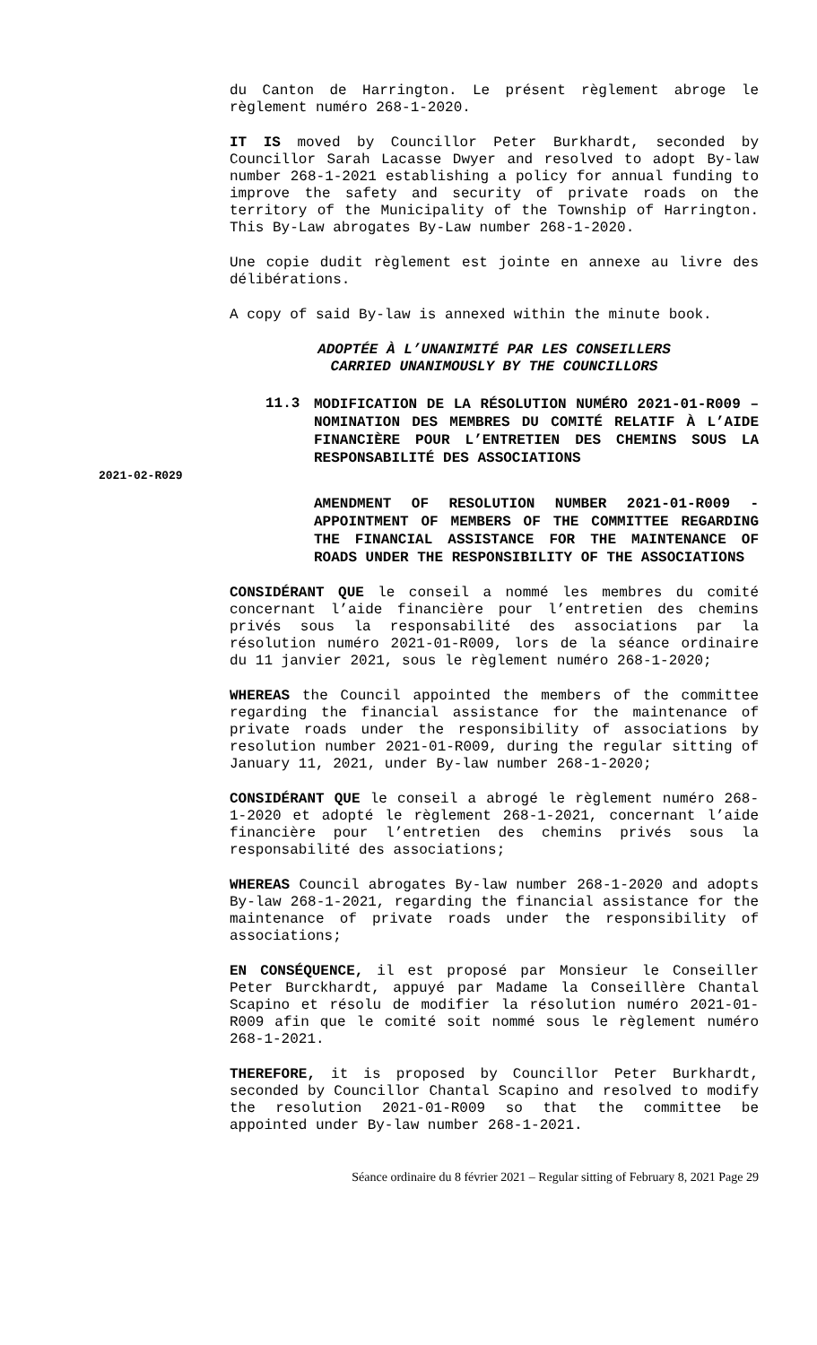du Canton de Harrington. Le présent règlement abroge le règlement numéro 268-1-2020.
IT IS moved by Councillor Peter Burkhardt, seconded by Councillor Sarah Lacasse Dwyer and resolved to adopt By-law number 268-1-2021 establishing a policy for annual funding to improve the safety and security of private roads on the territory of the Municipality of the Township of Harrington. This By-Law abrogates By-Law number 268-1-2020.
Une copie dudit règlement est jointe en annexe au livre des délibérations.
A copy of said By-law is annexed within the minute book.
ADOPTÉE À L’UNANIMITÉ PAR LES CONSEILLERS
CARRIED UNANIMOUSLY BY THE COUNCILLORS
11.3 MODIFICATION DE LA RÉSOLUTION NUMÉRO 2021-01-R009 – NOMINATION DES MEMBRES DU COMITÉ RELATIF À L’AIDE FINANCIÈRE POUR L’ENTRETIEN DES CHEMINS SOUS LA RESPONSABILITÉ DES ASSOCIATIONS
2021-02-R029
AMENDMENT OF RESOLUTION NUMBER 2021-01-R009 - APPOINTMENT OF MEMBERS OF THE COMMITTEE REGARDING THE FINANCIAL ASSISTANCE FOR THE MAINTENANCE OF ROADS UNDER THE RESPONSIBILITY OF THE ASSOCIATIONS
CONSIDÉRANT QUE le conseil a nommé les membres du comité concernant l’aide financière pour l’entretien des chemins privés sous la responsabilité des associations par la résolution numéro 2021-01-R009, lors de la séance ordinaire du 11 janvier 2021, sous le règlement numéro 268-1-2020;
WHEREAS the Council appointed the members of the committee regarding the financial assistance for the maintenance of private roads under the responsibility of associations by resolution number 2021-01-R009, during the regular sitting of January 11, 2021, under By-law number 268-1-2020;
CONSIDÉRANT QUE le conseil a abrogé le règlement numéro 268-1-2020 et adopté le règlement 268-1-2021, concernant l’aide financière pour l’entretien des chemins privés sous la responsabilité des associations;
WHEREAS Council abrogates By-law number 268-1-2020 and adopts By-law 268-1-2021, regarding the financial assistance for the maintenance of private roads under the responsibility of associations;
EN CONSÉQUENCE, il est proposé par Monsieur le Conseiller Peter Burckhardt, appuyé par Madame la Conseillère Chantal Scapino et résolu de modifier la résolution numéro 2021-01-R009 afin que le comité soit nommé sous le règlement numéro 268-1-2021.
THEREFORE, it is proposed by Councillor Peter Burkhardt, seconded by Councillor Chantal Scapino and resolved to modify the resolution 2021-01-R009 so that the committee be appointed under By-law number 268-1-2021.
Séance ordinaire du 8 février 2021 – Regular sitting of February 8, 2021 Page 29